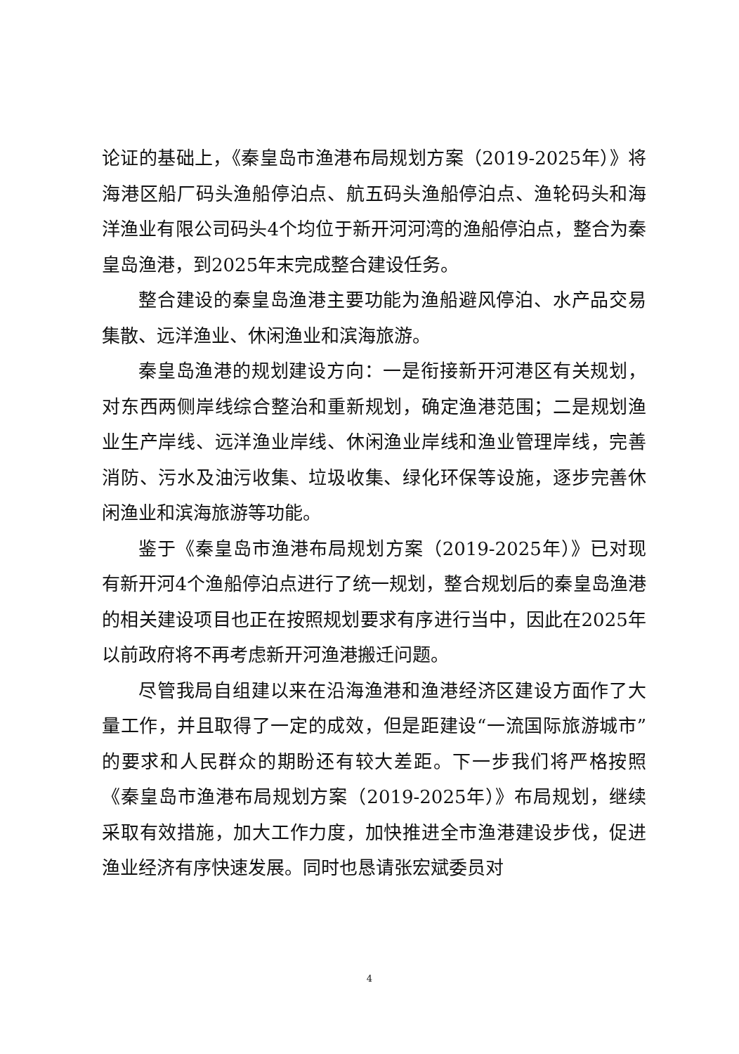论证的基础上，《秦皇岛市渔港布局规划方案（2019-2025年）》将海港区船厂码头渔船停泊点、航五码头渔船停泊点、渔轮码头和海洋渔业有限公司码头4个均位于新开河河湾的渔船停泊点，整合为秦皇岛渔港，到2025年末完成整合建设任务。
整合建设的秦皇岛渔港主要功能为渔船避风停泊、水产品交易集散、远洋渔业、休闲渔业和滨海旅游。
秦皇岛渔港的规划建设方向：一是衔接新开河港区有关规划，对东西两侧岸线综合整治和重新规划，确定渔港范围；二是规划渔业生产岸线、远洋渔业岸线、休闲渔业岸线和渔业管理岸线，完善消防、污水及油污收集、垃圾收集、绿化环保等设施，逐步完善休闲渔业和滨海旅游等功能。
鉴于《秦皇岛市渔港布局规划方案（2019-2025年）》已对现有新开河4个渔船停泊点进行了统一规划，整合规划后的秦皇岛渔港的相关建设项目也正在按照规划要求有序进行当中，因此在2025年以前政府将不再考虑新开河渔港搬迁问题。
尽管我局自组建以来在沿海渔港和渔港经济区建设方面作了大量工作，并且取得了一定的成效，但是距建设“一流国际旅游城市”的要求和人民群众的期盼还有较大差距。下一步我们将严格按照《秦皇岛市渔港布局规划方案（2019-2025年）》布局规划，继续采取有效措施，加大工作力度，加快推进全市渔港建设步伐，促进渔业经济有序快速发展。同时也恳请张宏斌委员对
4